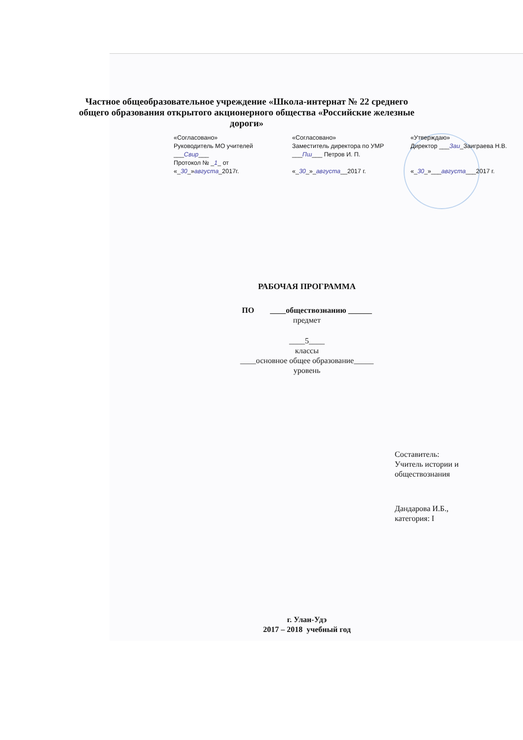Частное общеобразовательное учреждение «Школа-интернат № 22 среднего общего образования открытого акционерного общества «Российские железные дороги»
«Согласовано»
Руководитель МО учителей
___Свир___
Протокол № _1_ от
«_30_»августа_2017г.
«Согласовано»
Заместитель директора по УМР
___Пш___ Петров И. П.
«_30_»_августа__2017 г.
«Утверждаю»
Директор ___Заи_Заиграева Н.В.
«_30_»___августа___2017 г.
РАБОЧАЯ ПРОГРАММА
ПО ____обществознанию ______
предмет
____5____
классы
____основное общее образование_____
уровень
Составитель:
Учитель истории и
обществознания
Дандарова И.Б.,
категория: I
г. Улан-Удэ
2017 – 2018 учебный год